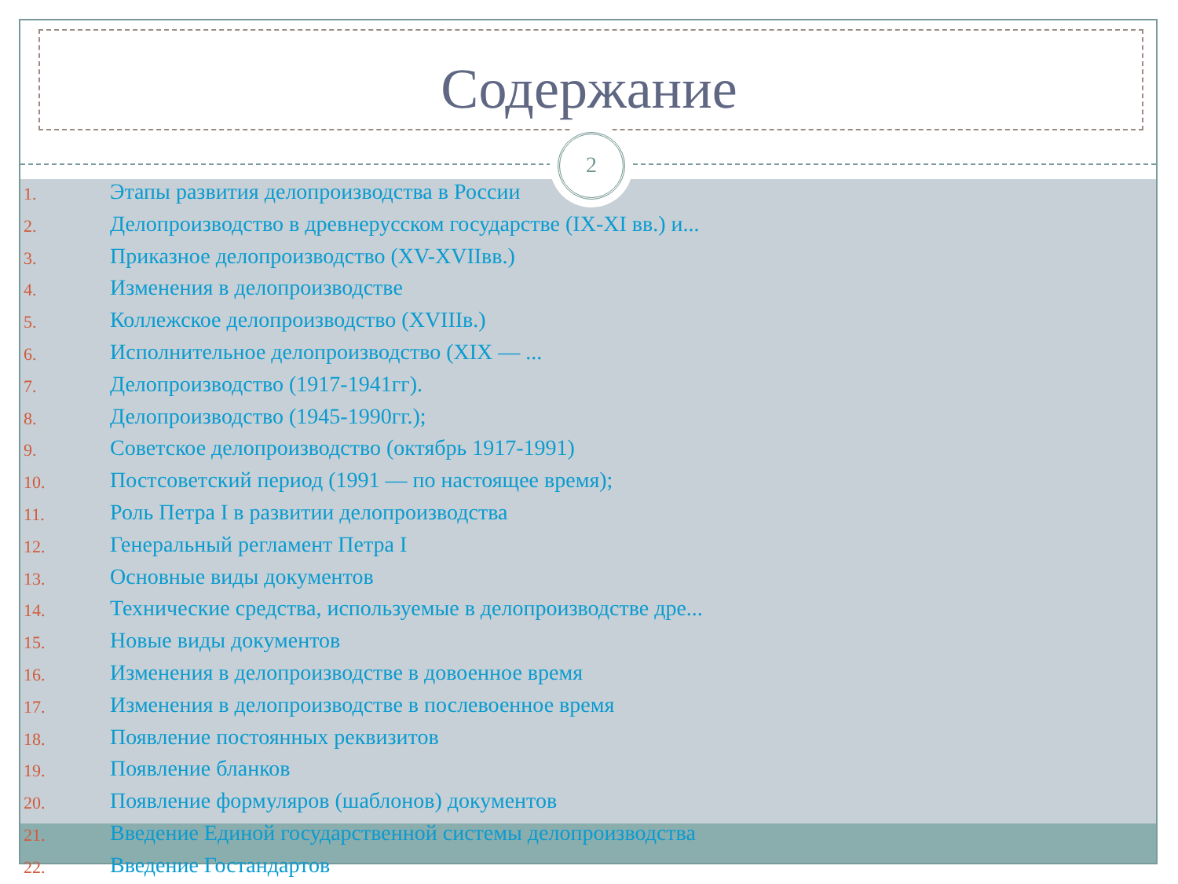Содержание
2
1. Этапы развития делопроизводства в России
2. Делопроизводство в древнерусском государстве (IX-XI вв.) и...
3. Приказное делопроизводство (XV-XVIIвв.)
4. Изменения в делопроизводстве
5. Коллежское делопроизводство (XVIIIв.)
6. Исполнительное делопроизводство (XIX — ...
7. Делопроизводство (1917-1941гг).
8. Делопроизводство (1945-1990гг.);
9. Советское делопроизводство (октябрь 1917-1991)
10. Постсоветский период (1991 — по настоящее время);
11. Роль Петра I в развитии делопроизводства
12. Генеральный регламент Петра I
13. Основные виды документов
14. Технические средства, используемые в делопроизводстве дре...
15. Новые виды документов
16. Изменения в делопроизводстве в довоенное время
17. Изменения в делопроизводстве в послевоенное время
18. Появление постоянных реквизитов
19. Появление бланков
20. Появление формуляров (шаблонов) документов
21. Введение Единой государственной системы делопроизводства
22. Введение Гостандартов